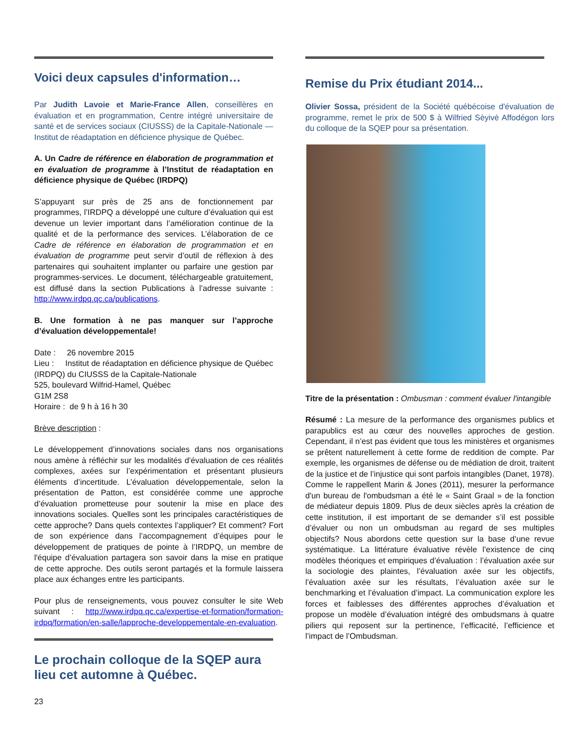Voici deux capsules d'information…
Par Judith Lavoie et Marie-France Allen, conseillères en évaluation et en programmation, Centre intégré universitaire de santé et de services sociaux (CIUSSS) de la Capitale-Nationale — Institut de réadaptation en déficience physique de Québec.
A. Un Cadre de référence en élaboration de programmation et en évaluation de programme à l’Institut de réadaptation en déficience physique de Québec (IRDPQ)
S’appuyant sur près de 25 ans de fonctionnement par programmes, l’IRDPQ a développé une culture d’évaluation qui est devenue un levier important dans l’amélioration continue de la qualité et de la performance des services. L’élaboration de ce Cadre de référence en élaboration de programmation et en évaluation de programme peut servir d’outil de réflexion à des partenaires qui souhaitent implanter ou parfaire une gestion par programmes-services. Le document, téléchargeable gratuitement, est diffusé dans la section Publications à l’adresse suivante : http://www.irdpq.qc.ca/publications.
B. Une formation à ne pas manquer sur l’approche d’évaluation développementale!
Date : 26 novembre 2015
Lieu : Institut de réadaptation en déficience physique de Québec (IRDPQ) du CIUSSS de la Capitale-Nationale
525, boulevard Wilfrid-Hamel, Québec
G1M 2S8
Horaire : de 9 h à 16 h 30
Brève description :
Le développement d’innovations sociales dans nos organisations nous amène à réfléchir sur les modalités d’évaluation de ces réalités complexes, axées sur l’expérimentation et présentant plusieurs éléments d’incertitude. L’évaluation développementale, selon la présentation de Patton, est considérée comme une approche d’évaluation prometteuse pour soutenir la mise en place des innovations sociales. Quelles sont les principales caractéristiques de cette approche? Dans quels contextes l’appliquer? Et comment? Fort de son expérience dans l’accompagnement d’équipes pour le développement de pratiques de pointe à l’IRDPQ, un membre de l'équipe d’évaluation partagera son savoir dans la mise en pratique de cette approche. Des outils seront partagés et la formule laissera place aux échanges entre les participants.
Pour plus de renseignements, vous pouvez consulter le site Web suivant : http://www.irdpq.qc.ca/expertise-et-formation/formation-irdpq/formation/en-salle/lapproche-developpementale-en-evaluation.
Le prochain colloque de la SQEP aura lieu cet automne à Québec.
23
Remise du Prix étudiant 2014...
Olivier Sossa, président de la Société québécoise d'évaluation de programme, remet le prix de 500 $ à Wilfried Sèyivè Affodégon lors du colloque de la SQEP pour sa présentation.
Titre de la présentation : Ombusman : comment évaluer l'intangible
Résumé : La mesure de la performance des organismes publics et parapublics est au cœur des nouvelles approches de gestion. Cependant, il n’est pas évident que tous les ministères et organismes se prêtent naturellement à cette forme de reddition de compte. Par exemple, les organismes de défense ou de médiation de droit, traitent de la justice et de l’injustice qui sont parfois intangibles (Danet, 1978). Comme le rappellent Marin & Jones (2011), mesurer la performance d'un bureau de l'ombudsman a été le « Saint Graal » de la fonction de médiateur depuis 1809. Plus de deux siècles après la création de cette institution, il est important de se demander s’il est possible d’évaluer ou non un ombudsman au regard de ses multiples objectifs? Nous abordons cette question sur la base d’une revue systématique. La littérature évaluative révèle l’existence de cinq modèles théoriques et empiriques d’évaluation : l’évaluation axée sur la sociologie des plaintes, l’évaluation axée sur les objectifs, l’évaluation axée sur les résultats, l’évaluation axée sur le benchmarking et l’évaluation d’impact. La communication explore les forces et faiblesses des différentes approches d’évaluation et propose un modèle d’évaluation intégré des ombudsmans à quatre piliers qui reposent sur la pertinence, l’efficacité, l’efficience et l’impact de l’Ombudsman.